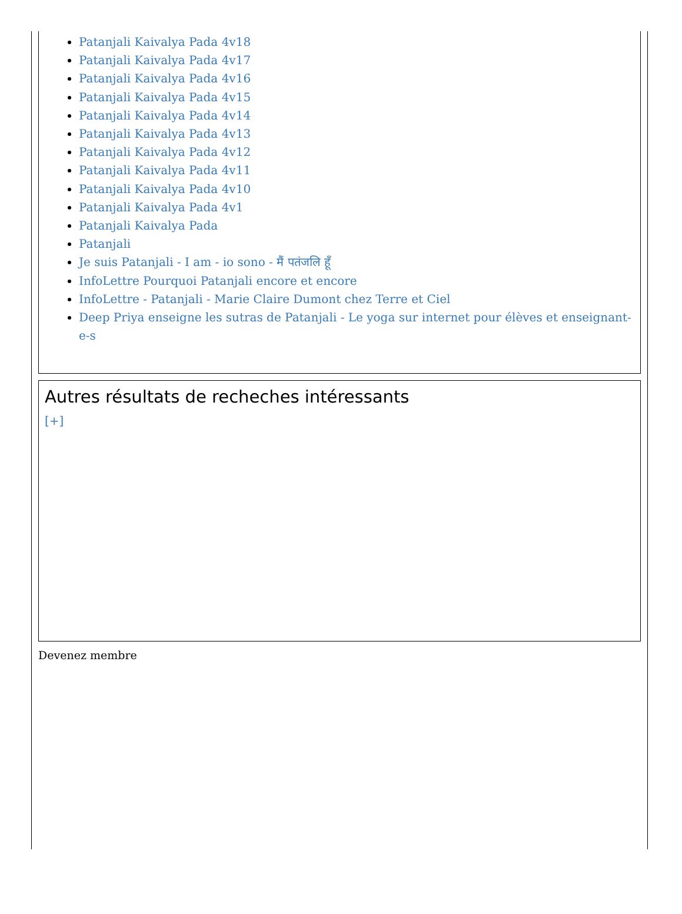Patanjali Kaivalya Pada 4v18
Patanjali Kaivalya Pada 4v17
Patanjali Kaivalya Pada 4v16
Patanjali Kaivalya Pada 4v15
Patanjali Kaivalya Pada 4v14
Patanjali Kaivalya Pada 4v13
Patanjali Kaivalya Pada 4v12
Patanjali Kaivalya Pada 4v11
Patanjali Kaivalya Pada 4v10
Patanjali Kaivalya Pada 4v1
Patanjali Kaivalya Pada
Patanjali
Je suis Patanjali - I am - io sono - मैं पतंजलि हूँ
InfoLettre Pourquoi Patanjali encore et encore
InfoLettre - Patanjali - Marie Claire Dumont chez Terre et Ciel
Deep Priya enseigne les sutras de Patanjali - Le yoga sur internet pour élèves et enseignant-e-s
Autres résultats de recheches intéressants
[+]
Devenez membre